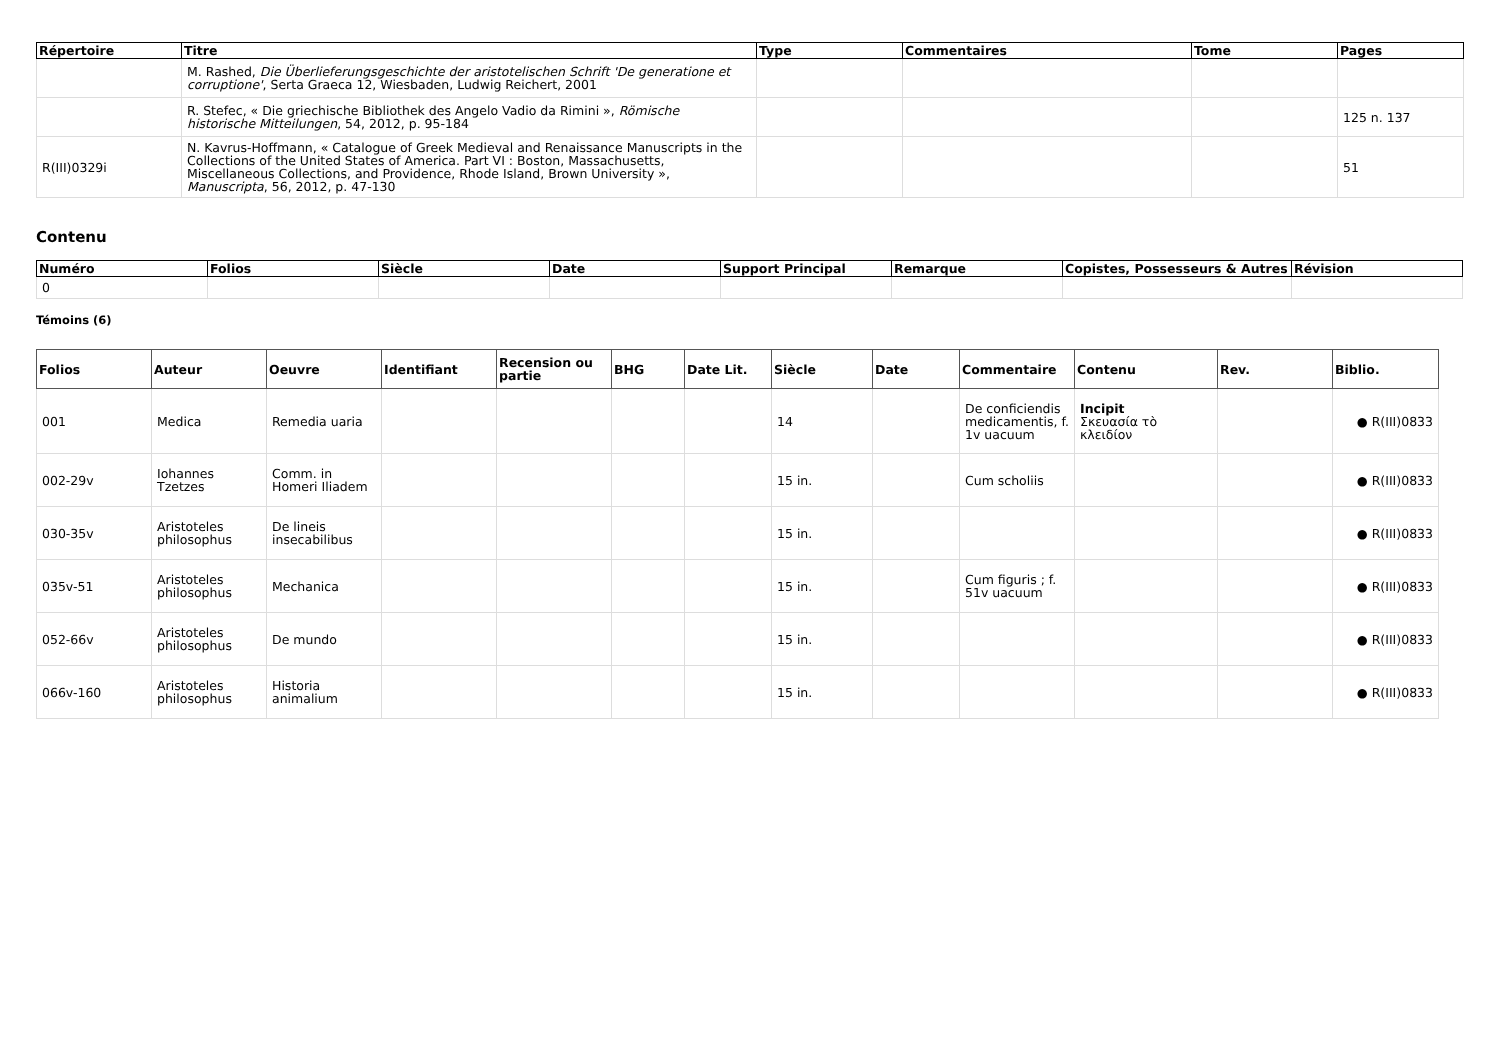| Répertoire | Titre | Type | Commentaires | Tome | Pages |
| --- | --- | --- | --- | --- | --- |
| | M. Rashed, Die Überlieferungsgeschichte der aristotelischen Schrift 'De generatione et corruptione' , Serta Graeca 12, Wiesbaden, Ludwig Reichert, 2001 | | | | |
| | R. Stefec, « Die griechische Bibliothek des Angelo Vadio da Rimini », Römische historische Mitteilungen , 54, 2012, p. 95-184 | | | | 125 n. 137 |
| R(III)0329i | N. Kavrus-Hoffmann, « Catalogue of Greek Medieval and Renaissance Manuscripts in the Collections of the United States of America. Part VI : Boston, Massachusetts, Miscellaneous Collections, and Providence, Rhode Island, Brown University », Manuscripta , 56, 2012, p. 47-130 | | | | 51 |
Contenu
| Numéro | Folios | Siècle | Date | Support Principal | Remarque | Copistes, Possesseurs & Autres | Révision |
| --- | --- | --- | --- | --- | --- | --- | --- |
| 0 | | | | | | | |
Témoins (6)
| Folios | Auteur | Oeuvre | Identifiant | Recension ou partie | BHG | Date Lit. | Siècle | Date | Commentaire | Contenu | Rev. | Biblio. |
| --- | --- | --- | --- | --- | --- | --- | --- | --- | --- | --- | --- | --- |
| 001 | Medica | Remedia uaria | | | | | 14 | | De conficiendis medicamentis, f. 1v uacuum | Incipit Σκευασία τὸ κλειδίον | | ● R(III)0833 |
| 002-29v | Iohannes Tzetzes | Comm. in Homeri Iliadem | | | | | 15 in. | | Cum scholiis | | | ● R(III)0833 |
| 030-35v | Aristoteles philosophus | De lineis insecabilibus | | | | | 15 in. | | | | | ● R(III)0833 |
| 035v-51 | Aristoteles philosophus | Mechanica | | | | | 15 in. | | Cum figuris ; f. 51v uacuum | | | ● R(III)0833 |
| 052-66v | Aristoteles philosophus | De mundo | | | | | 15 in. | | | | | ● R(III)0833 |
| 066v-160 | Aristoteles philosophus | Historia animalium | | | | | 15 in. | | | | | ● R(III)0833 |